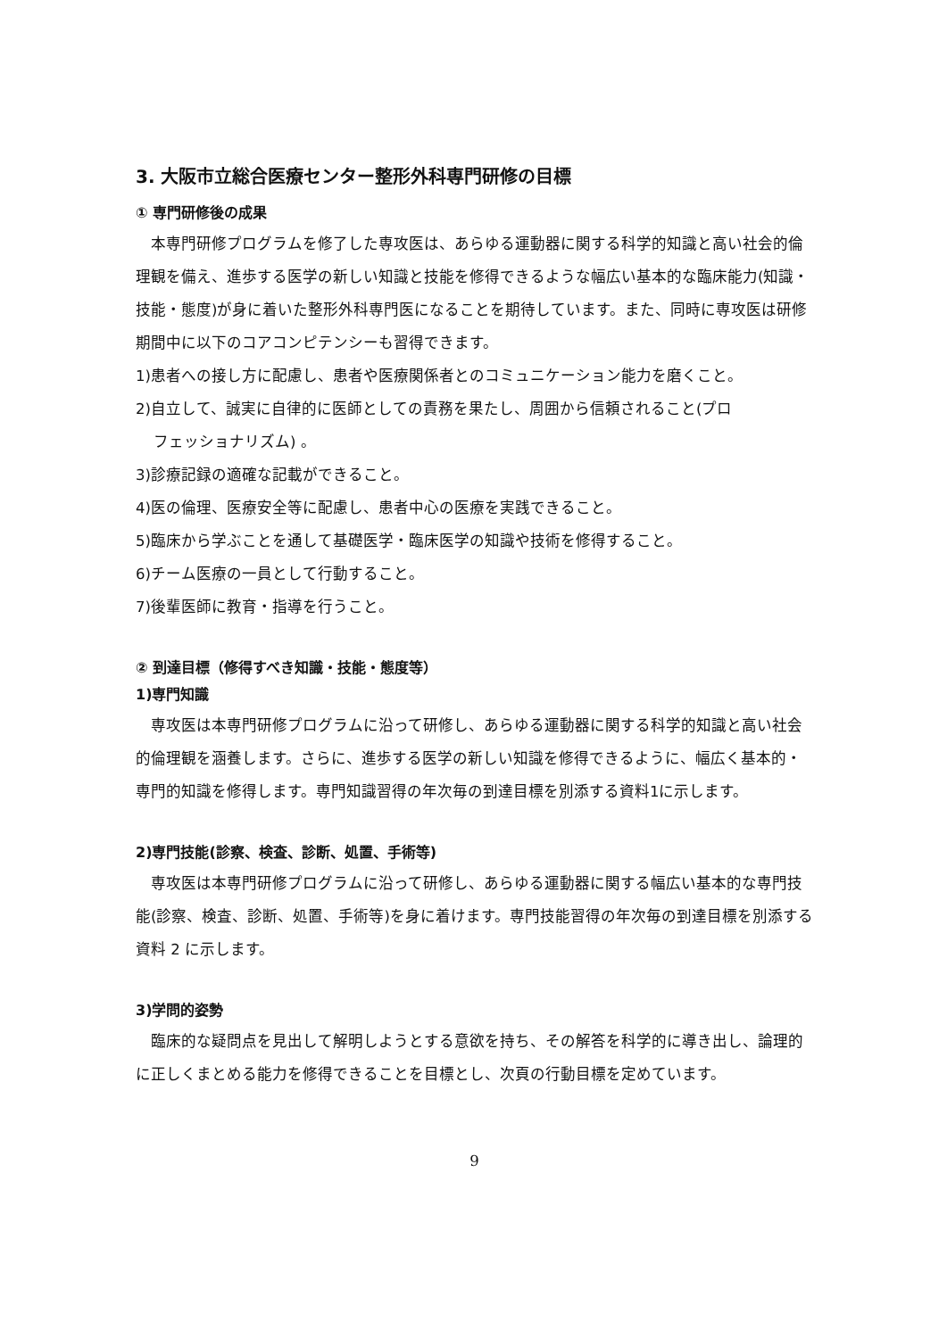3. 大阪市立総合医療センター整形外科専門研修の目標
① 専門研修後の成果
　本専門研修プログラムを修了した専攻医は、あらゆる運動器に関する科学的知識と高い社会的倫理観を備え、進歩する医学の新しい知識と技能を修得できるような幅広い基本的な臨床能力(知識・技能・態度)が身に着いた整形外科専門医になることを期待しています。また、同時に専攻医は研修期間中に以下のコアコンピテンシーも習得できます。
1)患者への接し方に配慮し、患者や医療関係者とのコミュニケーション能力を磨くこと。
2)自立して、誠実に自律的に医師としての責務を果たし、周囲から信頼されること(プロ
フェッショナリズム) 。
3)診療記録の適確な記載ができること。
4)医の倫理、医療安全等に配慮し、患者中心の医療を実践できること。
5)臨床から学ぶことを通して基礎医学・臨床医学の知識や技術を修得すること。
6)チーム医療の一員として行動すること。
7)後輩医師に教育・指導を行うこと。
② 到達目標（修得すべき知識・技能・態度等）
1)専門知識
　専攻医は本専門研修プログラムに沿って研修し、あらゆる運動器に関する科学的知識と高い社会的倫理観を涵養します。さらに、進歩する医学の新しい知識を修得できるように、幅広く基本的・専門的知識を修得します。専門知識習得の年次毎の到達目標を別添する資料1に示します。
2)専門技能(診察、検査、診断、処置、手術等)
　専攻医は本専門研修プログラムに沿って研修し、あらゆる運動器に関する幅広い基本的な専門技能(診察、検査、診断、処置、手術等)を身に着けます。専門技能習得の年次毎の到達目標を別添する資料 2 に示します。
3)学問的姿勢
　臨床的な疑問点を見出して解明しようとする意欲を持ち、その解答を科学的に導き出し、論理的に正しくまとめる能力を修得できることを目標とし、次頁の行動目標を定めています。
9